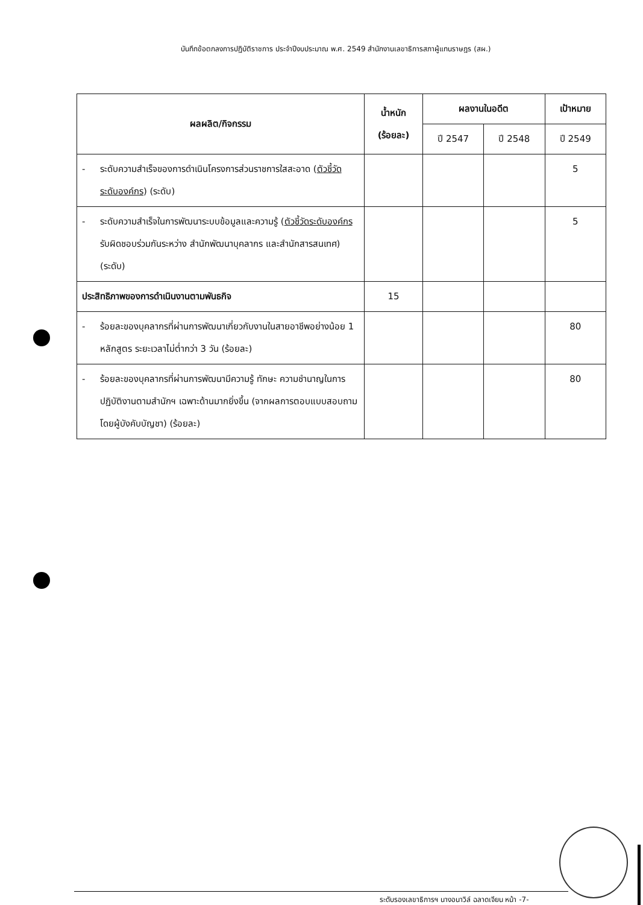บันทึกข้อตกลงการปฏิบัติราชการ ประจำปีงบประมาณ พ.ศ. 2549 สำนักงานเลขาธิการสภาผู้แทนราษฎร (สผ.)
| ผลผลิต/กิจกรรม | น้ำหนัก (ร้อยละ) | ผลงานในอดีต | | เป้าหมาย |
| --- | --- | --- | --- | --- |
| | | ปี 2547 | ปี 2548 | ปี 2549 |
| - ระดับความสำเร็จของการดำเนินโครงการส่วนราชการใสสะอาด ( ตัวชี้วัดระดับองค์กร ) (ระดับ) | | | | 5 |
| - ระดับความสำเร็จในการพัฒนาระบบข้อมูลและความรู้ ( ตัวชี้วัดระดับองค์กร รับผิดชอบร่วมกันระหว่าง สำนักพัฒนาบุคลากร และสำนักสารสนเทศ) (ระดับ) | | | | 5 |
| ประสิทธิภาพของการดำเนินงานตามพันธกิจ | 15 | | | |
| - ร้อยละของบุคลากรที่ผ่านการพัฒนาเกี่ยวกับงานในสายอาชีพอย่างน้อย 1 หลักสูตร ระยะเวลาไม่ต่ำกว่า 3 วัน (ร้อยละ) | | | | 80 |
| - ร้อยละของบุคลากรที่ผ่านการพัฒนามีความรู้ ทักษะ ความชำนาญในการปฏิบัติงานตามสำนักฯ เฉพาะด้านมากยิ่งขึ้น (จากผลการตอบแบบสอบถามโดยผู้บังคับบัญชา) (ร้อยละ) | | | | 80 |
ระดับรองเลขาธิการฯ นางอนาวิล์ ฉลาดเจียน หน้า -7-